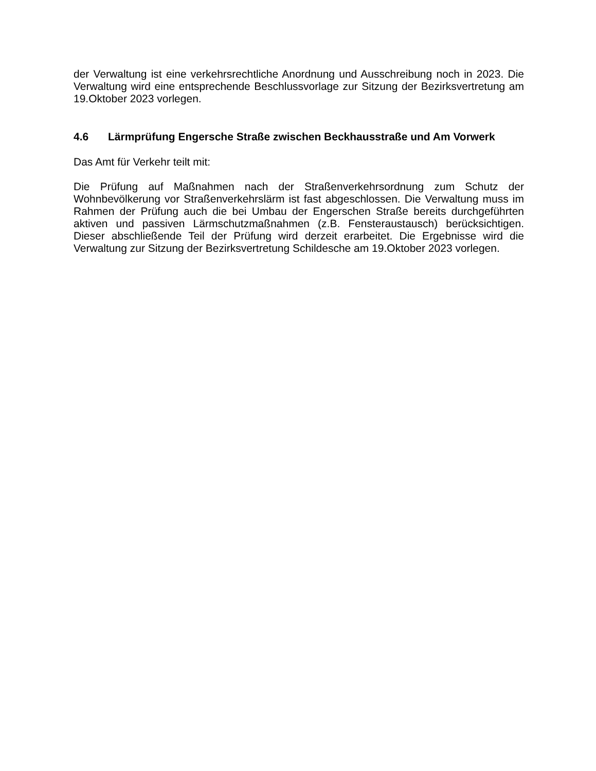der Verwaltung ist eine verkehrsrechtliche Anordnung und Ausschreibung noch in 2023. Die Verwaltung wird eine entsprechende Beschlussvorlage zur Sitzung der Bezirksvertretung am 19.Oktober 2023 vorlegen.
4.6 Lärmprüfung Engersche Straße zwischen Beckhausstraße und Am Vorwerk
Das Amt für Verkehr teilt mit:
Die Prüfung auf Maßnahmen nach der Straßenverkehrsordnung zum Schutz der Wohnbevölkerung vor Straßenverkehrslärm ist fast abgeschlossen. Die Verwaltung muss im Rahmen der Prüfung auch die bei Umbau der Engerschen Straße bereits durchgeführten aktiven und passiven Lärmschutzmaßnahmen (z.B. Fensteraustausch) berücksichtigen. Dieser abschließende Teil der Prüfung wird derzeit erarbeitet. Die Ergebnisse wird die Verwaltung zur Sitzung der Bezirksvertretung Schildesche am 19.Oktober 2023 vorlegen.